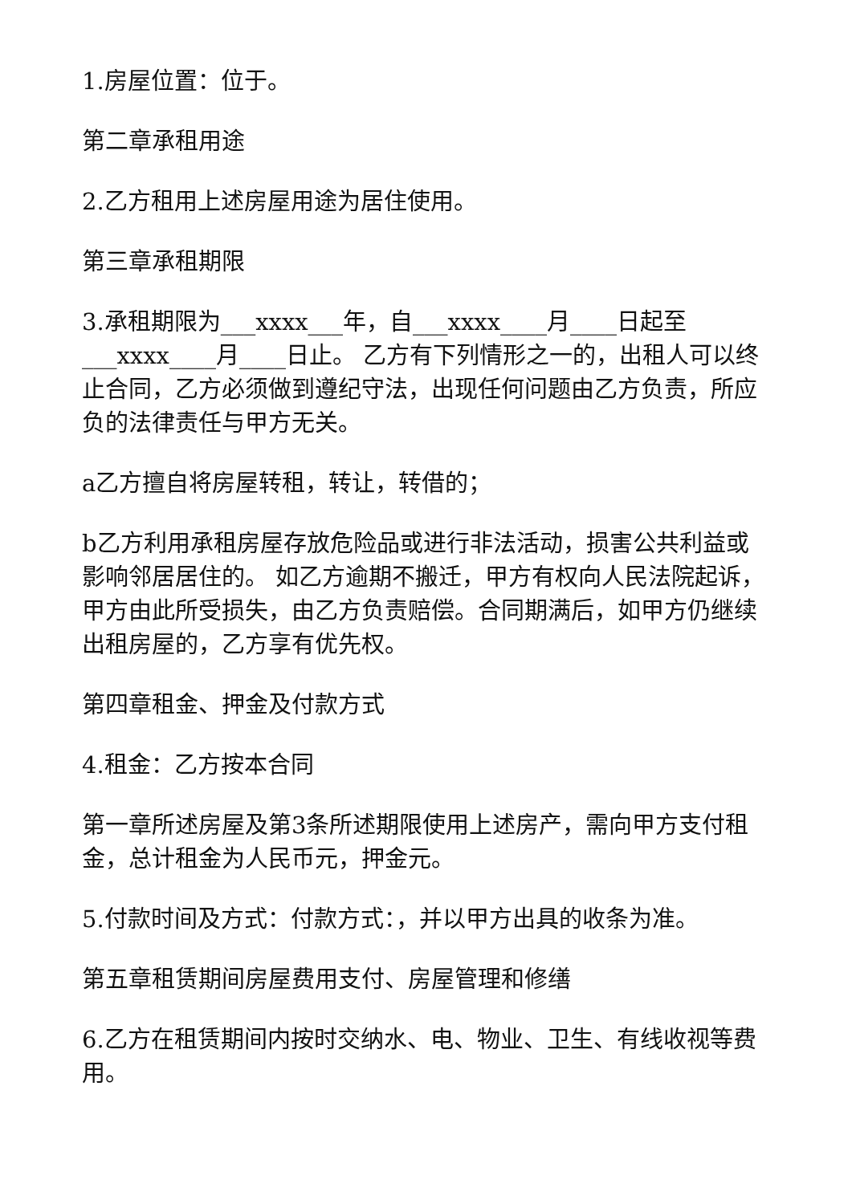1.房屋位置：位于。
第二章承租用途
2.乙方租用上述房屋用途为居住使用。
第三章承租期限
3.承租期限为___xxxx___年，自___xxxx____月____日起至___xxxx____月____日止。 乙方有下列情形之一的，出租人可以终止合同，乙方必须做到遵纪守法，出现任何问题由乙方负责，所应负的法律责任与甲方无关。
a乙方擅自将房屋转租，转让，转借的；
b乙方利用承租房屋存放危险品或进行非法活动，损害公共利益或影响邻居居住的。 如乙方逾期不搬迁，甲方有权向人民法院起诉，甲方由此所受损失，由乙方负责赔偿。合同期满后，如甲方仍继续出租房屋的，乙方享有优先权。
第四章租金、押金及付款方式
4.租金：乙方按本合同
第一章所述房屋及第3条所述期限使用上述房产，需向甲方支付租金，总计租金为人民币元，押金元。
5.付款时间及方式：付款方式：，并以甲方出具的收条为准。
第五章租赁期间房屋费用支付、房屋管理和修缮
6.乙方在租赁期间内按时交纳水、电、物业、卫生、有线收视等费用。